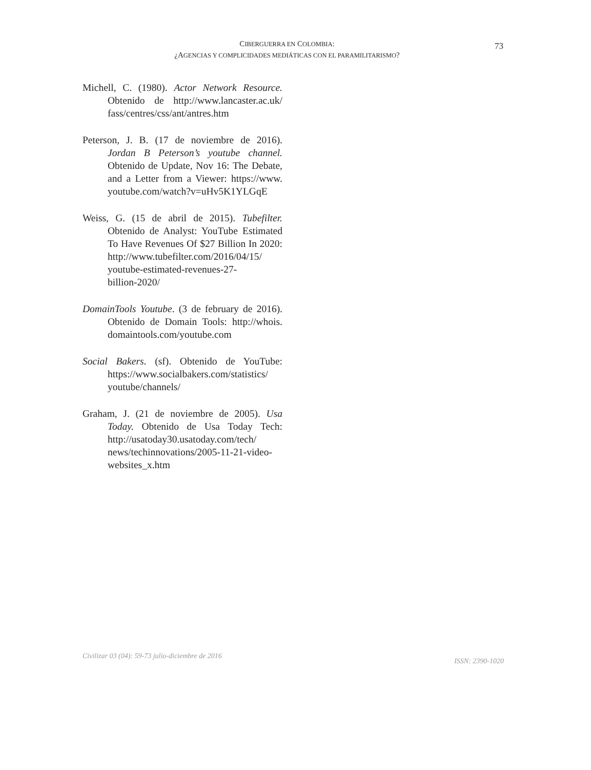CIBERGUERRA EN COLOMBIA:
¿AGENCIAS Y COMPLICIDADES MEDIÁTICAS CON EL PARAMILITARISMO?
73
Michell, C. (1980). Actor Network Resource. Obtenido de http://www.lancaster.ac.uk/ fass/centres/css/ant/antres.htm
Peterson, J. B. (17 de noviembre de 2016). Jordan B Peterson’s youtube channel. Obtenido de Update, Nov 16: The Debate, and a Letter from a Viewer: https://www. youtube.com/watch?v=uHv5K1YLGqE
Weiss, G. (15 de abril de 2015). Tubefilter. Obtenido de Analyst: YouTube Estimated To Have Revenues Of $27 Billion In 2020: http://www.tubefilter.com/2016/04/15/ youtube-estimated-revenues-27-
billion-2020/
DomainTools Youtube. (3 de february de 2016). Obtenido de Domain Tools: http://whois. domaintools.com/youtube.com
Social Bakers. (sf). Obtenido de YouTube: https://www.socialbakers.com/statistics/ youtube/channels/
Graham, J. (21 de noviembre de 2005). Usa Today. Obtenido de Usa Today Tech: http://usatoday30.usatoday.com/tech/ news/techinnovations/2005-11-21-video-websites_x.htm
Civilizar 03 (04): 59-73 julio-diciembre de 2016 ISSN: 2390-1020